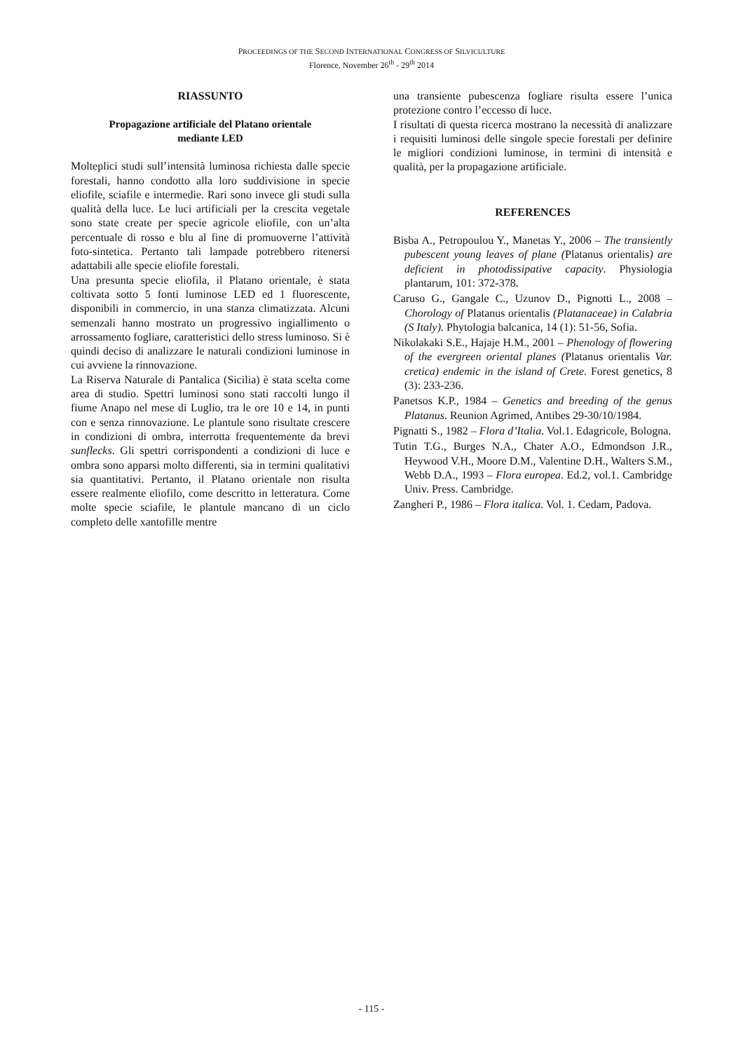PROCEEDINGS OF THE SECOND INTERNATIONAL CONGRESS OF SILVICULTURE
Florence, November 26<sup>th</sup> - 29<sup>th</sup> 2014
RIASSUNTO
Propagazione artificiale del Platano orientale
mediante LED
Molteplici studi sull’intensità luminosa richiesta dalle specie forestali, hanno condotto alla loro suddivisione in specie eliofile, sciafile e intermedie. Rari sono invece gli studi sulla qualità della luce. Le luci artificiali per la crescita vegetale sono state create per specie agricole eliofile, con un’alta percentuale di rosso e blu al fine di promuoverne l’attività foto-sintetica. Pertanto tali lampade potrebbero ritenersi adattabili alle specie eliofile forestali.
Una presunta specie eliofila, il Platano orientale, è stata coltivata sotto 5 fonti luminose LED ed 1 fluorescente, disponibili in commercio, in una stanza climatizzata. Alcuni semenzali hanno mostrato un progressivo ingiallimento o arrossamento fogliare, caratteristici dello stress luminoso. Si è quindi deciso di analizzare le naturali condizioni luminose in cui avviene la rinnovazione.
La Riserva Naturale di Pantalica (Sicilia) è stata scelta come area di studio. Spettri luminosi sono stati raccolti lungo il fiume Anapo nel mese di Luglio, tra le ore 10 e 14, in punti con e senza rinnovazione. Le plantule sono risultate crescere in condizioni di ombra, interrotta frequentemente da brevi sunflecks. Gli spettri corrispondenti a condizioni di luce e ombra sono apparsi molto differenti, sia in termini qualitativi sia quantitativi. Pertanto, il Platano orientale non risulta essere realmente eliofilo, come descritto in letteratura. Come molte specie sciafile, le plantule mancano di un ciclo completo delle xantofille mentre
una transiente pubescenza fogliare risulta essere l’unica protezione contro l’eccesso di luce.
I risultati di questa ricerca mostrano la necessità di analizzare i requisiti luminosi delle singole specie forestali per definire le migliori condizioni luminose, in termini di intensità e qualità, per la propagazione artificiale.
REFERENCES
Bisba A., Petropoulou Y., Manetas Y., 2006 – The transiently pubescent young leaves of plane (Platanus orientalis) are deficient in photodissipative capacity. Physiologia plantarum, 101: 372-378.
Caruso G., Gangale C., Uzunov D., Pignotti L., 2008 – Chorology of Platanus orientalis (Platanaceae) in Calabria (S Italy). Phytologia balcanica, 14 (1): 51-56, Sofia.
Nikolakaki S.E., Hajaje H.M., 2001 – Phenology of flowering of the evergreen oriental planes (Platanus orientalis Var. cretica) endemic in the island of Crete. Forest genetics, 8 (3): 233-236.
Panetsos K.P., 1984 – Genetics and breeding of the genus Platanus. Reunion Agrimed, Antibes 29-30/10/1984.
Pignatti S., 1982 – Flora d’Italia. Vol.1. Edagricole, Bologna.
Tutin T.G., Burges N.A., Chater A.O., Edmondson J.R., Heywood V.H., Moore D.M., Valentine D.H., Walters S.M., Webb D.A., 1993 – Flora europea. Ed.2, vol.1. Cambridge Univ. Press. Cambridge.
Zangheri P., 1986 – Flora italica. Vol. 1. Cedam, Padova.
- 115 -